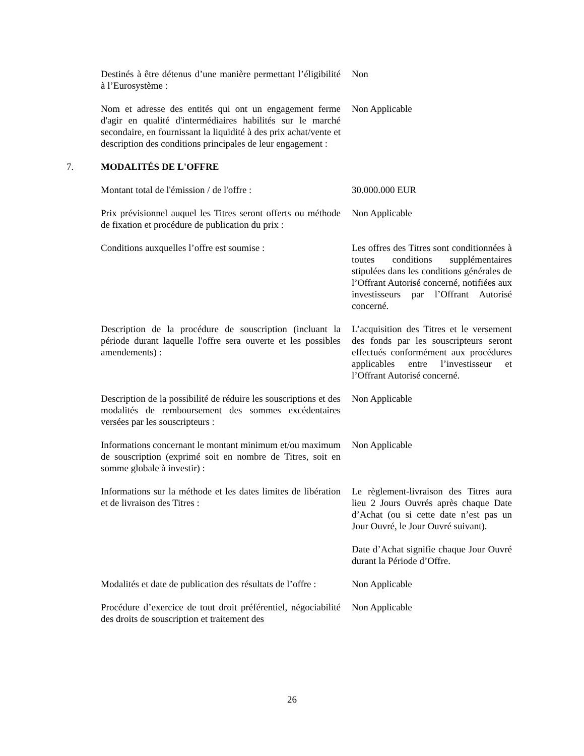Destinés à être détenus d’une manière permettant l’éligibilité à l’Eurosystème :
Non
Nom et adresse des entités qui ont un engagement ferme d'agir en qualité d'intermédiaires habilités sur le marché secondaire, en fournissant la liquidité à des prix achat/vente et description des conditions principales de leur engagement :
Non Applicable
7. MODALITÉS DE L'OFFRE
Montant total de l'émission / de l'offre :
30.000.000 EUR
Prix prévisionnel auquel les Titres seront offerts ou méthode de fixation et procédure de publication du prix :
Non Applicable
Conditions auxquelles l’offre est soumise :
Les offres des Titres sont conditionnées à toutes conditions supplémentaires stipulées dans les conditions générales de l’Offrant Autorisé concerné, notifiées aux investisseurs par l’Offrant Autorisé concerné.
Description de la procédure de souscription (incluant la période durant laquelle l'offre sera ouverte et les possibles amendements) :
L’acquisition des Titres et le versement des fonds par les souscripteurs seront effectués conformément aux procédures applicables entre l’investisseur et l’Offrant Autorisé concerné.
Description de la possibilité de réduire les souscriptions et des modalités de remboursement des sommes excédentaires versées par les souscripteurs :
Non Applicable
Informations concernant le montant minimum et/ou maximum de souscription (exprimé soit en nombre de Titres, soit en somme globale à investir) :
Non Applicable
Informations sur la méthode et les dates limites de libération et de livraison des Titres :
Le règlement-livraison des Titres aura lieu 2 Jours Ouvrés après chaque Date d’Achat (ou si cette date n’est pas un Jour Ouvré, le Jour Ouvré suivant).
Date d’Achat signifie chaque Jour Ouvré durant la Période d’Offre.
Modalités et date de publication des résultats de l’offre :
Non Applicable
Procédure d’exercice de tout droit préférentiel, négociabilité des droits de souscription et traitement des
Non Applicable
26